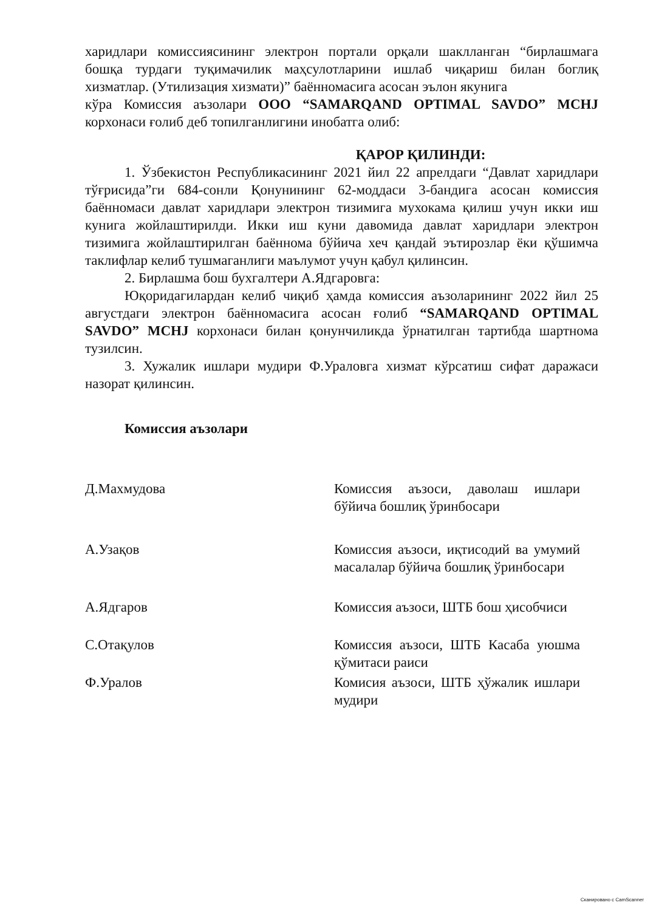харидлари комиссиясининг электрон портали орқали шаклланган “бирлашмага бошқа турдаги туқимачилик маҳсулотларини ишлаб чиқариш билан боглиқ хизматлар. (Утилизация хизмати)” баённомасига асосан эълон якунига
кўра Комиссия аъзолари ООО “SAMARQAND OPTIMAL SAVDO” MCHJ корхонаси ғолиб деб топилганлигини инобатга олиб:
ҚАРОР ҚИЛИНДИ:
1. Ўзбекистон Республикасининг 2021 йил 22 апрелдаги “Давлат харидлари тўғрисида”ги 684-сонли Қонунининг 62-моддаси 3-бандига асосан комиссия баённомаси давлат харидлари электрон тизимига мухокама қилиш учун икки иш кунига жойлаштирилди. Икки иш куни давомида давлат харидлари электрон тизимига жойлаштирилган баённома бўйича хеч қандай эътирозлар ёки қўшимча таклифлар келиб тушмаганлиги маълумот учун қабул қилинсин.
2. Бирлашма бош бухгалтери А.Ядгаровга:
Юқоридагилардан келиб чиқиб ҳамда комиссия аъзоларининг 2022 йил 25 августдаги электрон баённомасига асосан ғолиб “SAMARQAND OPTIMAL SAVDO” MCHJ корхонаси билан қонунчиликда ўрнатилган тартибда шартнома тузилсин.
3. Хужалик ишлари мудири Ф.Ураловга хизмат кўрсатиш сифат даражаси назорат қилинсин.
Комиссия аъзолари
Д.Махмудова Комиссия аъзоси, даволаш ишлари бўйича бошлиқ ўринбосари
А.Узақов Комиссия аъзоси, иқтисодий ва умумий масалалар бўйича бошлиқ ўринбосари
А.Ядгаров Комиссия аъзоси, ШТБ бош ҳисобчиси
С.Отақулов Комиссия аъзоси, ШТБ Касаба уюшма қўмитаси раиси
Ф.Уралов Комисия аъзоси, ШТБ ҳўжалик ишлари мудири
Сканировано с CamScanner